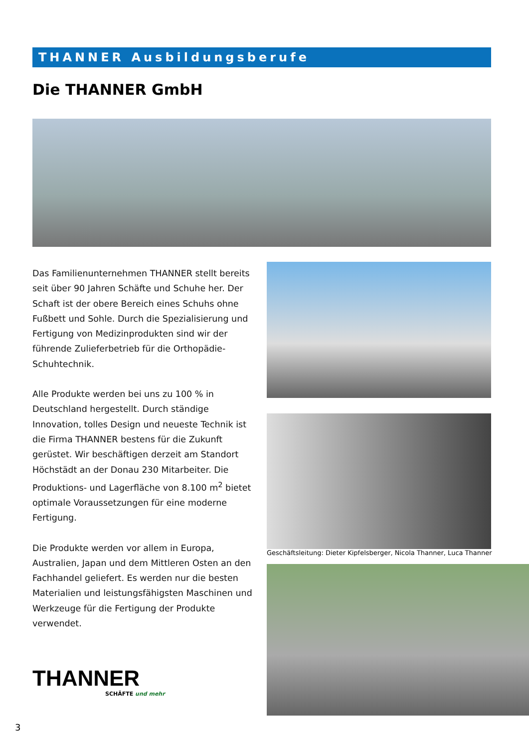THANNER Ausbildungsberufe
Die THANNER GmbH
Das Familienunternehmen THANNER stellt bereits seit über 90 Jahren Schäfte und Schuhe her. Der Schaft ist der obere Bereich eines Schuhs ohne Fußbett und Sohle. Durch die Spezialisierung und Fertigung von Medizinprodukten sind wir der führende Zulieferbetrieb für die Orthopädie-Schuhtechnik.
Alle Produkte werden bei uns zu 100 % in Deutschland hergestellt. Durch ständige Innovation, tolles Design und neueste Technik ist die Firma THANNER bestens für die Zukunft gerüstet. Wir beschäftigen derzeit am Standort Höchstädt an der Donau 230 Mitarbeiter. Die Produktions- und Lagerfläche von 8.100 m<sup>2</sup> bietet optimale Voraussetzungen für eine moderne Fertigung.
Die Produkte werden vor allem in Europa, Australien, Japan und dem Mittleren Osten an den Fachhandel geliefert. Es werden nur die besten Materialien und leistungsfähigsten Maschinen und Werkzeuge für die Fertigung der Produkte verwendet.
Geschäftsleitung: Dieter Kipfelsberger, Nicola Thanner, Luca Thanner
THANNER
SCHÄFTE und mehr
3